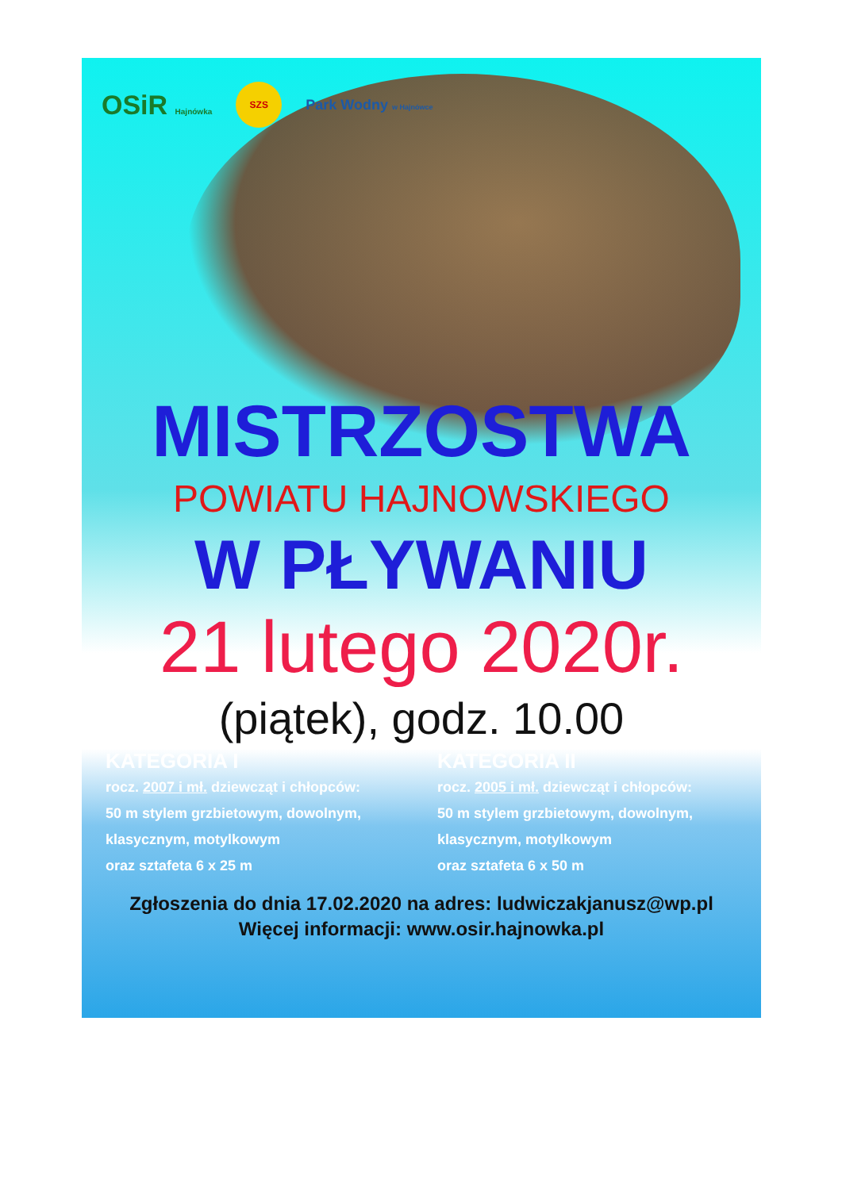OSiR Hajnówka SZS Park Wodny w Hajnówce
MISTRZOSTWA
POWIATU HAJNOWSKIEGO
W PŁYWANIU
21 lutego 2020r.
(piątek), godz. 10.00
KATEGORIA I
rocz. 2007 i mł. dziewcząt i chłopców:
50 m stylem grzbietowym, dowolnym,
klasycznym, motylkowym
oraz sztafeta 6 x 25 m
KATEGORIA II
rocz. 2005 i mł. dziewcząt i chłopców:
50 m stylem grzbietowym, dowolnym,
klasycznym, motylkowym
oraz sztafeta 6 x 50 m
Zgłoszenia do dnia 17.02.2020 na adres: ludwiczakjanusz@wp.pl
Więcej informacji: www.osir.hajnowka.pl